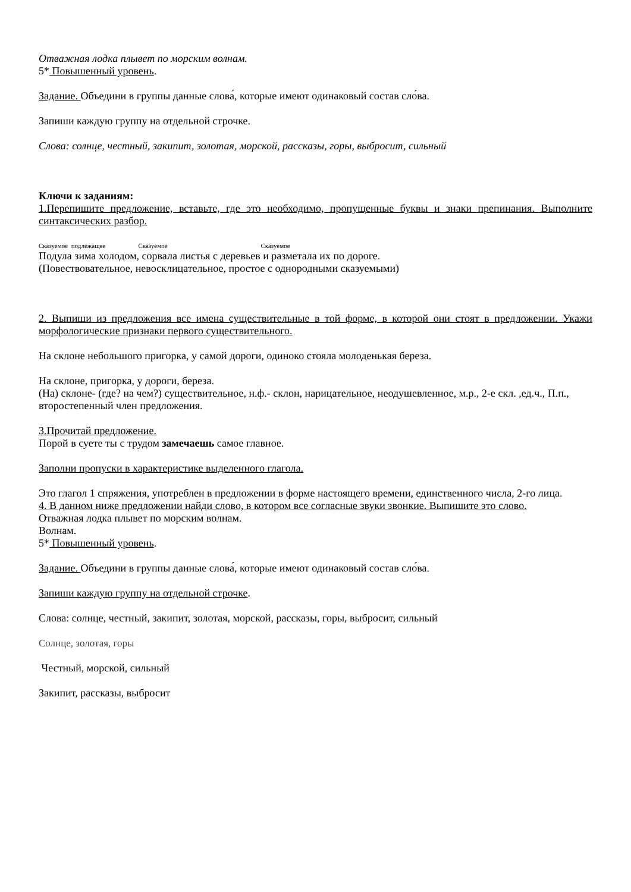Отважная лодка плывет по морским волнам.
5* Повышенный уровень.
Задание. Объедини в группы данные слова́, которые имеют одинаковый состав сло́ва.
Запиши каждую группу на отдельной строчке.
Слова: солнце, честный, закипит, золотая, морской, рассказы, горы, выбросит, сильный
Ключи к заданиям:
1.Перепишите предложение, вставьте, где это необходимо, пропущенные буквы и знаки препинания. Выполните синтаксических разбор.
Сказуемое подлежащее Сказуемое Сказуемое
Подула зима холодом, сорвала листья с деревьев и разметала их по дороге.
(Повествовательное, невосклицательное, простое с однородными сказуемыми)
2. Выпиши из предложения все имена существительные в той форме, в которой они стоят в предложении. Укажи морфологические признаки первого существительного.
На склоне небольшого пригорка, у самой дороги, одиноко стояла молоденькая береза.
На склоне, пригорка, у дороги, береза.
(На) склоне- (где? на чем?) существительное, н.ф.- склон, нарицательное, неодушевленное, м.р., 2-е скл. ,ед.ч., П.п., второстепенный член предложения.
3.Прочитай предложение.
Порой в суете ты с трудом замечаешь самое главное.
Заполни пропуски в характеристике выделенного глагола.
Это глагол 1 спряжения, употреблен в предложении в форме настоящего времени, единственного числа, 2-го лица.
4. В данном ниже предложении найди слово, в котором все согласные звуки звонкие. Выпишите это слово.
Отважная лодка плывет по морским волнам.
Волнам.
5* Повышенный уровень.
Задание. Объедини в группы данные слова́, которые имеют одинаковый состав сло́ва.
Запиши каждую группу на отдельной строчке.
Слова: солнце, честный, закипит, золотая, морской, рассказы, горы, выбросит, сильный
Солнце, золотая, горы
Честный, морской, сильный
Закипит, рассказы, выбросит